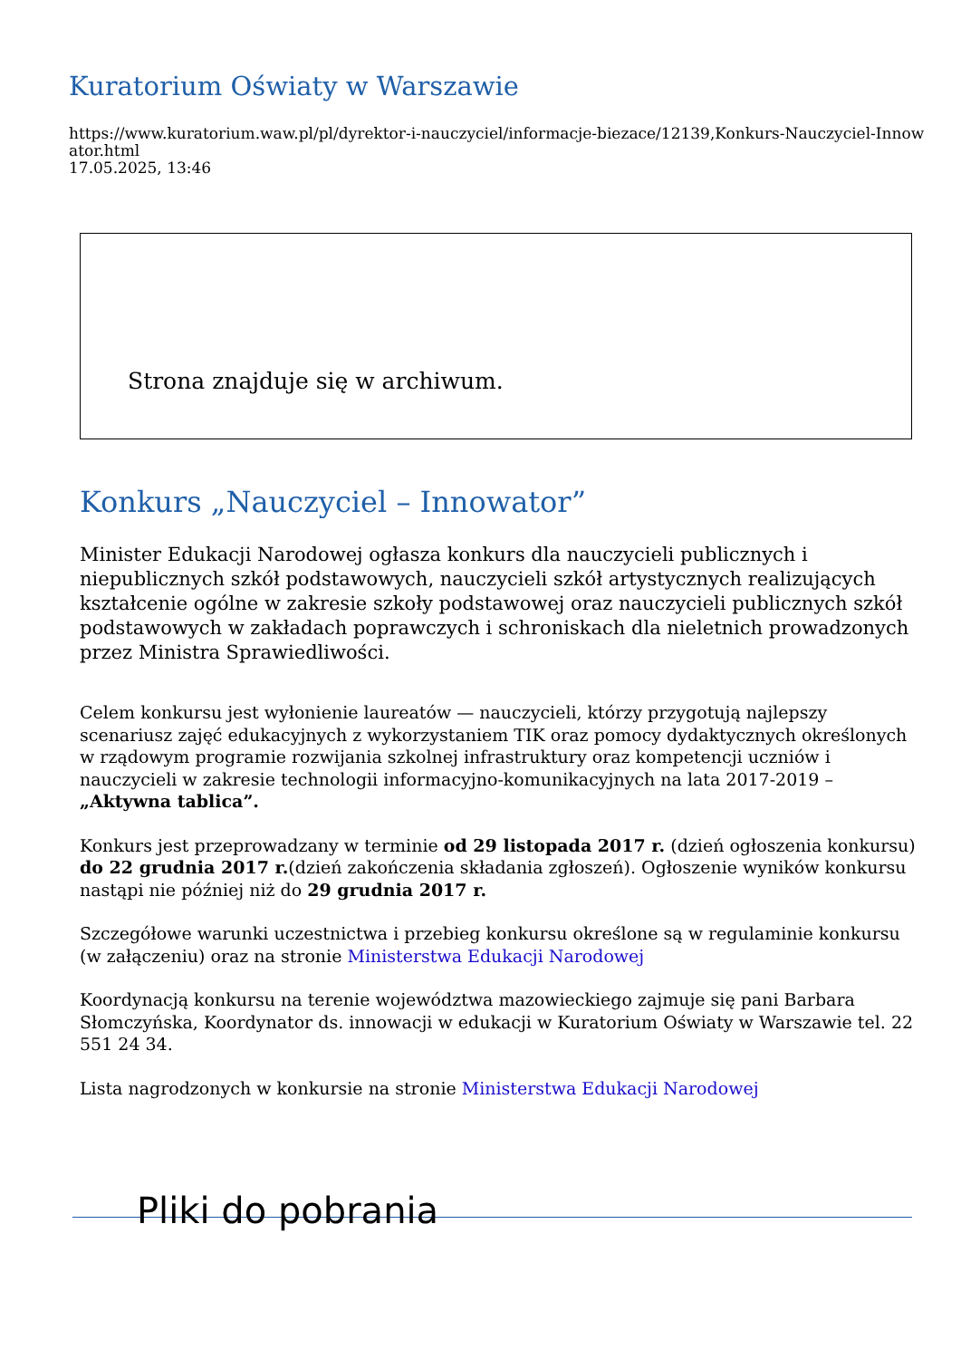Kuratorium Oświaty w Warszawie
https://www.kuratorium.waw.pl/pl/dyrektor-i-nauczyciel/informacje-biezace/12139,Konkurs-Nauczyciel-Innowator.html
17.05.2025, 13:46
Strona znajduje się w archiwum.
Konkurs „Nauczyciel – Innowator”
Minister Edukacji Narodowej ogłasza konkurs dla nauczycieli publicznych i niepublicznych szkół podstawowych, nauczycieli szkół artystycznych realizujących kształcenie ogólne w zakresie szkoły podstawowej oraz nauczycieli publicznych szkół podstawowych w zakładach poprawczych i schroniskach dla nieletnich prowadzonych przez Ministra Sprawiedliwości.
Celem konkursu jest wyłonienie laureatów — nauczycieli, którzy przygotują najlepszy scenariusz zajęć edukacyjnych z wykorzystaniem TIK oraz pomocy dydaktycznych określonych w rządowym programie rozwijania szkolnej infrastruktury oraz kompetencji uczniów i nauczycieli w zakresie technologii informacyjno-komunikacyjnych na lata 2017-2019 –„Aktywna tablica”.
Konkurs jest przeprowadzany w terminie od 29 listopada 2017 r. (dzień ogłoszenia konkursu) do 22 grudnia 2017 r.(dzień zakończenia składania zgłoszeń). Ogłoszenie wyników konkursu nastąpi nie później niż do 29 grudnia 2017 r.
Szczegółowe warunki uczestnictwa i przebieg konkursu określone są w regulaminie konkursu (w załączeniu) oraz na stronie Ministerstwa Edukacji Narodowej
Koordynacją konkursu na terenie województwa mazowieckiego zajmuje się pani Barbara Słomczyńska, Koordynator ds. innowacji w edukacji w Kuratorium Oświaty w Warszawie tel. 22 551 24 34.
Lista nagrodzonych w konkursie na stronie Ministerstwa Edukacji Narodowej
Pliki do pobrania